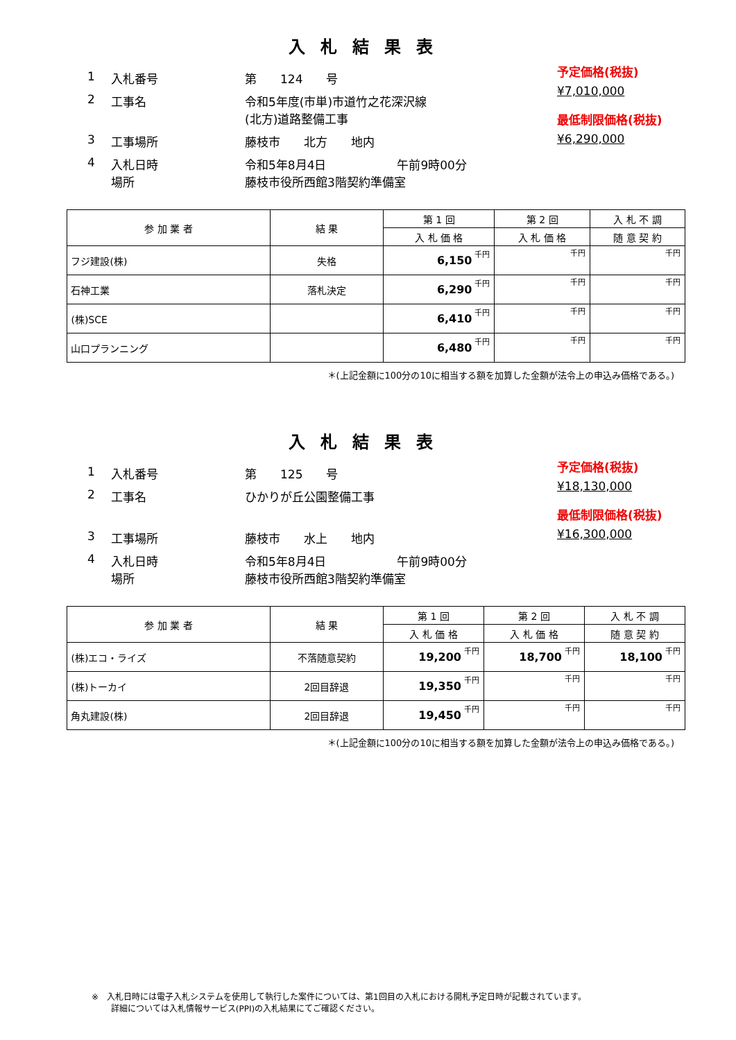入札結果表
1 入札番号 第　　124　　号
2 工事名 令和5年度(市単)市道竹之花深沢線
(北方)道路整備工事
3 工事場所 藤枝市　　北方　　地内
4 入札日時
場所 令和5年8月4日　　　　　　午前9時00分
藤枝市役所西館3階契約準備室
予定価格(税抜)
¥7,010,000
最低制限価格(税抜)
¥6,290,000
| 参 加 業 者 | 結 果 | 第 1 回 | 第 2 回 | 入 札 不 調 |
| --- | --- | --- | --- | --- |
| | | 入 札 価 格 | 入 札 価 格 | 随 意 契 約 |
| フジ建設(株) | 失格 | 6,150 千円 | 千円 | 千円 |
| 石神工業 | 落札決定 | 6,290 千円 | 千円 | 千円 |
| (株)SCE | | 6,410 千円 | 千円 | 千円 |
| 山口プランニング | | 6,480 千円 | 千円 | 千円 |
＊(上記金額に100分の10に相当する額を加算した金額が法令上の申込み価格である。)
入札結果表
1 入札番号 第　　125　　号
2 工事名 ひかりが丘公園整備工事
3 工事場所 藤枝市　　水上　　地内
4 入札日時
場所 令和5年8月4日　　　　　　午前9時00分
藤枝市役所西館3階契約準備室
予定価格(税抜)
¥18,130,000
最低制限価格(税抜)
¥16,300,000
| 参 加 業 者 | 結 果 | 第 1 回 | 第 2 回 | 入 札 不 調 |
| --- | --- | --- | --- | --- |
| | | 入 札 価 格 | 入 札 価 格 | 随 意 契 約 |
| (株)エコ・ライズ | 不落随意契約 | 19,200 千円 | 18,700 千円 | 18,100 千円 |
| (株)トーカイ | 2回目辞退 | 19,350 千円 | 千円 | 千円 |
| 角丸建設(株) | 2回目辞退 | 19,450 千円 | 千円 | 千円 |
＊(上記金額に100分の10に相当する額を加算した金額が法令上の申込み価格である。)
※　入札日時には電子入札システムを使用して執行した案件については、第1回目の入札における開札予定日時が記載されています。
　　 詳細については入札情報サービス(PPI)の入札結果にてご確認ください。